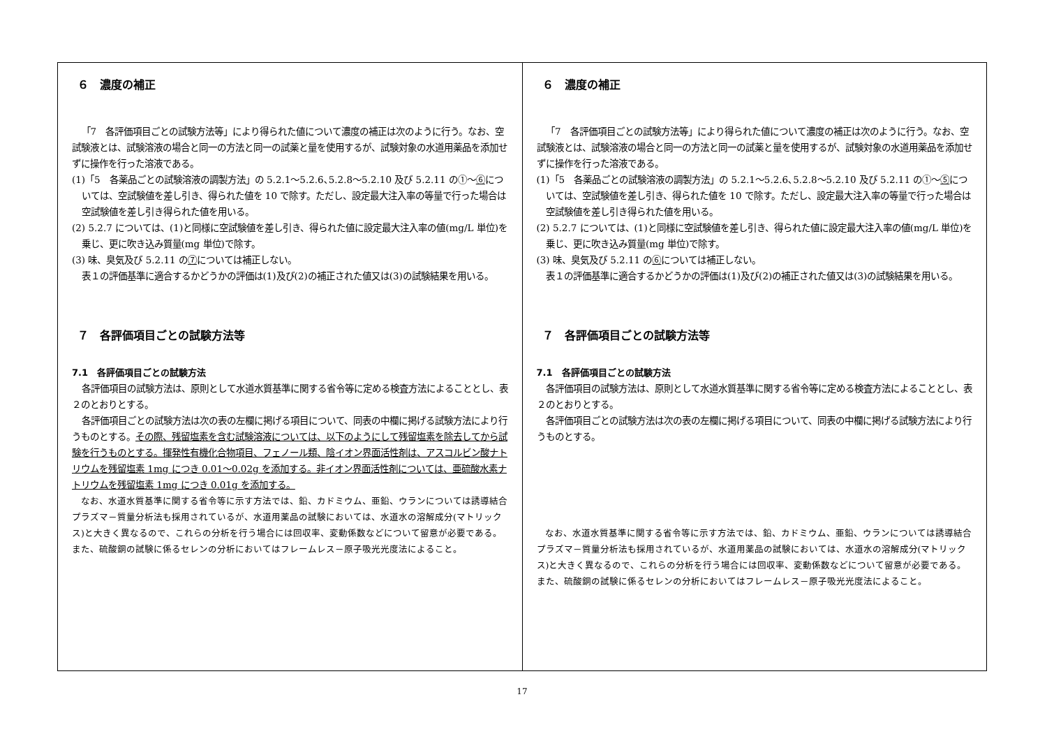| ６ 濃度の補正 「7 各評価項目ごとの試験方法等」により得られた値について濃度の補正は次のように行う。なお、空試験液とは、試験溶液の場合と同一の方法と同一の試薬と量を使用するが、試験対象の水道用薬品を添加せずに操作を行った溶液である。 (1)「5 各薬品ごとの試験溶液の調製方法」の 5.2.1～5.2.6､5.2.8～5.2.10 及び 5.2.11 の①～ ⑥ については、空試験値を差し引き、得られた値を 10 で除す。ただし、設定最大注入率の等量で行った場合は空試験値を差し引き得られた値を用いる。 (2) 5.2.7 については、(1)と同様に空試験値を差し引き、得られた値に設定最大注入率の値(mg/L 単位)を乗じ、更に吹き込み質量(mg 単位)で除す。 (3) 味、臭気及び 5.2.11 の ⑦ については補正しない。 表１の評価基準に適合するかどうかの評価は(1)及び(2)の補正された値又は(3)の試験結果を用いる。 ７ 各評価項目ごとの試験方法等 7.1 各評価項目ごとの試験方法 各評価項目の試験方法は、原則として水道水質基準に関する省令等に定める検査方法によることとし、表２のとおりとする。 各評価項目ごとの試験方法は次の表の左欄に掲げる項目について、同表の中欄に掲げる試験方法により行うものとする。 その際、残留塩素を含む試験溶液については、以下のようにして残留塩素を除去してから試験を行うものとする。揮発性有機化合物項目、フェノール類、陰イオン界面活性剤は、アスコルビン酸ナトリウムを残留塩素 1mg につき 0.01～0.02g を添加する。非イオン界面活性剤については、亜硫酸水素ナトリウムを残留塩素 1mg につき 0.01g を添加する。 なお、水道水質基準に関する省令等に示す方法では、鉛、カドミウム、亜鉛、ウランについては誘導結合プラズマ－質量分析法も採用されているが、水道用薬品の試験においては、水道水の溶解成分(マトリックス)と大きく異なるので、これらの分析を行う場合には回収率、変動係数などについて留意が必要である。また、硫酸銅の試験に係るセレンの分析においてはフレームレス－原子吸光光度法によること。 | ６ 濃度の補正 「7 各評価項目ごとの試験方法等」により得られた値について濃度の補正は次のように行う。なお、空試験液とは、試験溶液の場合と同一の方法と同一の試薬と量を使用するが、試験対象の水道用薬品を添加せずに操作を行った溶液である。 (1)「5 各薬品ごとの試験溶液の調製方法」の 5.2.1～5.2.6､5.2.8～5.2.10 及び 5.2.11 の①～ ⑤ については、空試験値を差し引き、得られた値を 10 で除す。ただし、設定最大注入率の等量で行った場合は空試験値を差し引き得られた値を用いる。 (2) 5.2.7 については、(1)と同様に空試験値を差し引き、得られた値に設定最大注入率の値(mg/L 単位)を乗じ、更に吹き込み質量(mg 単位)で除す。 (3) 味、臭気及び 5.2.11 の ⑥ については補正しない。 表１の評価基準に適合するかどうかの評価は(1)及び(2)の補正された値又は(3)の試験結果を用いる。 ７ 各評価項目ごとの試験方法等 7.1 各評価項目ごとの試験方法 各評価項目の試験方法は、原則として水道水質基準に関する省令等に定める検査方法によることとし、表２のとおりとする。 各評価項目ごとの試験方法は次の表の左欄に掲げる項目について、同表の中欄に掲げる試験方法により行うものとする。 なお、水道水質基準に関する省令等に示す方法では、鉛、カドミウム、亜鉛、ウランについては誘導結合プラズマ－質量分析法も採用されているが、水道用薬品の試験においては、水道水の溶解成分(マトリックス)と大きく異なるので、これらの分析を行う場合には回収率、変動係数などについて留意が必要である。また、硫酸銅の試験に係るセレンの分析においてはフレームレス－原子吸光光度法によること。 |
17